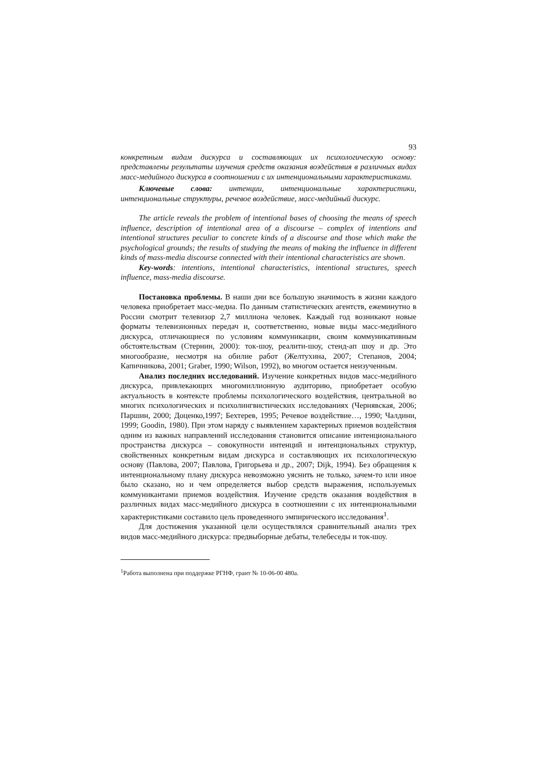93
конкретным видам дискурса и составляющих их психологическую основу: представлены результаты изучения средств оказания воздействия в различных видах масс-медийного дискурса в соотношении с их интенциональными характеристиками.
Ключевые слова: интенции, интенциональные характеристики, интенциональные структуры, речевое воздействие, масс-медийный дискурс.
The article reveals the problem of intentional bases of choosing the means of speech influence, description of intentional area of a discourse – complex of intentions and intentional structures peculiar to concrete kinds of a discourse and those which make the psychological grounds; the results of studying the means of making the influence in different kinds of mass-media discourse connected with their intentional characteristics are shown.
Key-words: intentions, intentional characteristics, intentional structures, speech influence, mass-media discourse.
Постановка проблемы. В наши дни все большую значимость в жизни каждого человека приобретает масс-медиа. По данным статистических агентств, ежеминутно в России смотрит телевизор 2,7 миллиона человек. Каждый год возникают новые форматы телевизионных передач и, соответственно, новые виды масс-медийного дискурса, отличающиеся по условиям коммуникации, своим коммуникативным обстоятельствам (Стернин, 2000): ток-шоу, реалити-шоу, стенд-ап шоу и др. Это многообразие, несмотря на обилие работ (Желтухина, 2007; Степанов, 2004; Капичникова, 2001; Graber, 1990; Wilson, 1992), во многом остается неизученным.
Анализ последних исследований. Изучение конкретных видов масс-медийного дискурса, привлекающих многомиллионную аудиторию, приобретает особую актуальность в контексте проблемы психологического воздействия, центральной во многих психологических и психолингвистических исследованиях (Чернявская, 2006; Паршин, 2000; Доценко,1997; Бехтерев, 1995; Речевое воздействие…, 1990; Чалдини, 1999; Goodin, 1980). При этом наряду с выявлением характерных приемов воздействия одним из важных направлений исследования становится описание интенционального пространства дискурса – совокупности интенций и интенциональных структур, свойственных конкретным видам дискурса и составляющих их психологическую основу (Павлова, 2007; Павлова, Григорьева и др., 2007; Dijk, 1994). Без обращения к интенциональному плану дискурса невозможно уяснить не только, зачем-то или иное было сказано, но и чем определяется выбор средств выражения, используемых коммуникантами приемов воздействия. Изучение средств оказания воздействия в различных видах масс-медийного дискурса в соотношении с их интенциональными характеристиками составило цель проведенного эмпирического исследования<sup>1</sup>.
Для достижения указанной цели осуществлялся сравнительный анализ трех видов масс-медийного дискурса: предвыборные дебаты, телебеседы и ток-шоу.
<sup>1</sup> Работа выполнена при поддержке РГНФ, грант № 10-06-00 480а.